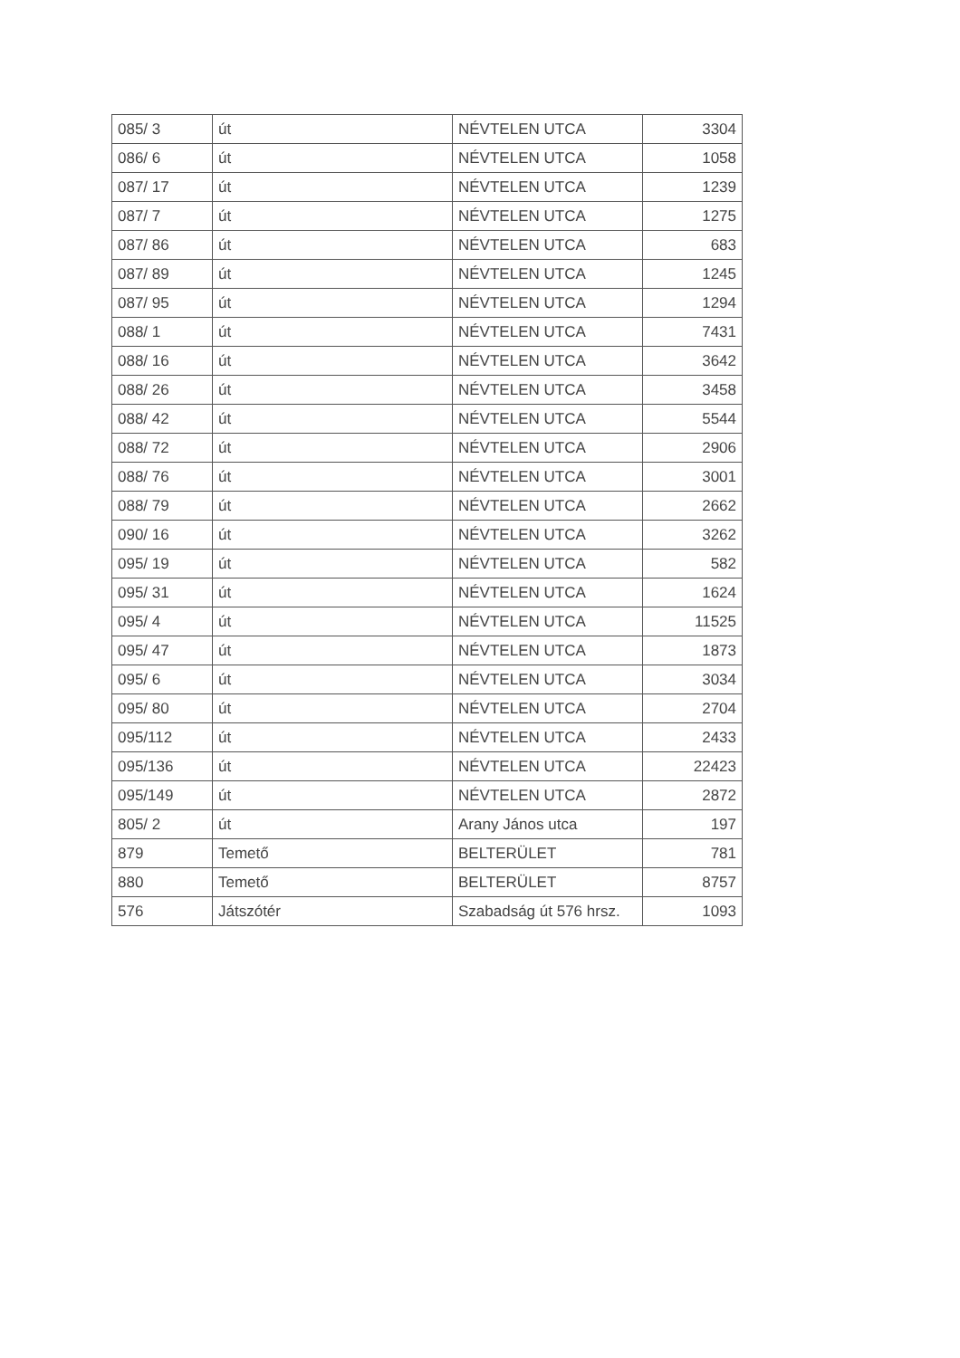| 085/ 3 | út | NÉVTELEN UTCA | 3304 |
| 086/ 6 | út | NÉVTELEN UTCA | 1058 |
| 087/ 17 | út | NÉVTELEN UTCA | 1239 |
| 087/ 7 | út | NÉVTELEN UTCA | 1275 |
| 087/ 86 | út | NÉVTELEN UTCA | 683 |
| 087/ 89 | út | NÉVTELEN UTCA | 1245 |
| 087/ 95 | út | NÉVTELEN UTCA | 1294 |
| 088/ 1 | út | NÉVTELEN UTCA | 7431 |
| 088/ 16 | út | NÉVTELEN UTCA | 3642 |
| 088/ 26 | út | NÉVTELEN UTCA | 3458 |
| 088/ 42 | út | NÉVTELEN UTCA | 5544 |
| 088/ 72 | út | NÉVTELEN UTCA | 2906 |
| 088/ 76 | út | NÉVTELEN UTCA | 3001 |
| 088/ 79 | út | NÉVTELEN UTCA | 2662 |
| 090/ 16 | út | NÉVTELEN UTCA | 3262 |
| 095/ 19 | út | NÉVTELEN UTCA | 582 |
| 095/ 31 | út | NÉVTELEN UTCA | 1624 |
| 095/ 4 | út | NÉVTELEN UTCA | 11525 |
| 095/ 47 | út | NÉVTELEN UTCA | 1873 |
| 095/ 6 | út | NÉVTELEN UTCA | 3034 |
| 095/ 80 | út | NÉVTELEN UTCA | 2704 |
| 095/112 | út | NÉVTELEN UTCA | 2433 |
| 095/136 | út | NÉVTELEN UTCA | 22423 |
| 095/149 | út | NÉVTELEN UTCA | 2872 |
| 805/ 2 | út | Arany János utca | 197 |
| 879 | Temető | BELTERÜLET | 781 |
| 880 | Temető | BELTERÜLET | 8757 |
| 576 | Játszótér | Szabadság út 576 hrsz. | 1093 |